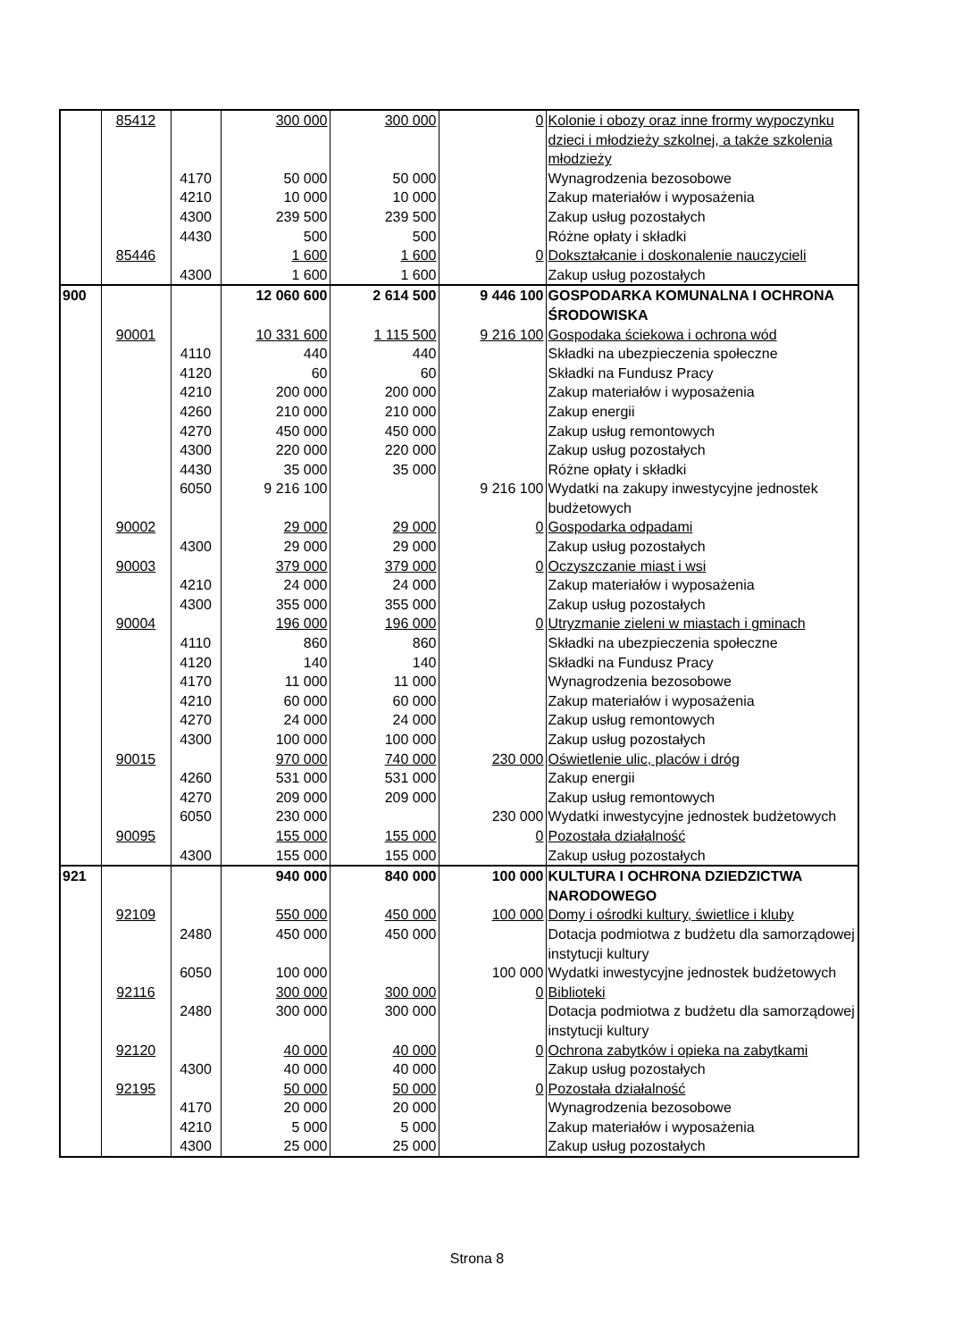| | 85412 | | 300 000 | 300 000 | 0 | Kolonie i obozy oraz inne frormy wypoczynku dzieci i młodzieży szkolnej, a także szkolenia młodzieży |
| | | 4170 | 50 000 | 50 000 | | Wynagrodzenia bezosobowe |
| | | 4210 | 10 000 | 10 000 | | Zakup materiałów i wyposażenia |
| | | 4300 | 239 500 | 239 500 | | Zakup usług pozostałych |
| | | 4430 | 500 | 500 | | Różne opłaty i składki |
| | 85446 | | 1 600 | 1 600 | 0 | Dokształcanie i doskonalenie nauczycieli |
| | | 4300 | 1 600 | 1 600 | | Zakup usług pozostałych |
| 900 | | | 12 060 600 | 2 614 500 | 9 446 100 | GOSPODARKA KOMUNALNA I OCHRONA ŚRODOWISKA |
| | 90001 | | 10 331 600 | 1 115 500 | 9 216 100 | Gospodaka ściekowa i ochrona wód |
| | | 4110 | 440 | 440 | | Składki na ubezpieczenia społeczne |
| | | 4120 | 60 | 60 | | Składki na Fundusz Pracy |
| | | 4210 | 200 000 | 200 000 | | Zakup materiałów i wyposażenia |
| | | 4260 | 210 000 | 210 000 | | Zakup energii |
| | | 4270 | 450 000 | 450 000 | | Zakup usług remontowych |
| | | 4300 | 220 000 | 220 000 | | Zakup usług pozostałych |
| | | 4430 | 35 000 | 35 000 | | Różne opłaty i składki |
| | | 6050 | 9 216 100 | | 9 216 100 | Wydatki na zakupy inwestycyjne jednostek budżetowych |
| | 90002 | | 29 000 | 29 000 | 0 | Gospodarka odpadami |
| | | 4300 | 29 000 | 29 000 | | Zakup usług pozostałych |
| | 90003 | | 379 000 | 379 000 | 0 | Oczyszczanie miast i wsi |
| | | 4210 | 24 000 | 24 000 | | Zakup materiałów i wyposażenia |
| | | 4300 | 355 000 | 355 000 | | Zakup usług pozostałych |
| | 90004 | | 196 000 | 196 000 | 0 | Utryzmanie zieleni w miastach i gminach |
| | | 4110 | 860 | 860 | | Składki na ubezpieczenia społeczne |
| | | 4120 | 140 | 140 | | Składki na Fundusz Pracy |
| | | 4170 | 11 000 | 11 000 | | Wynagrodzenia bezosobowe |
| | | 4210 | 60 000 | 60 000 | | Zakup materiałów i wyposażenia |
| | | 4270 | 24 000 | 24 000 | | Zakup usług remontowych |
| | | 4300 | 100 000 | 100 000 | | Zakup usług pozostałych |
| | 90015 | | 970 000 | 740 000 | 230 000 | Oświetlenie ulic, placów i dróg |
| | | 4260 | 531 000 | 531 000 | | Zakup energii |
| | | 4270 | 209 000 | 209 000 | | Zakup usług remontowych |
| | | 6050 | 230 000 | | 230 000 | Wydatki inwestycyjne jednostek budżetowych |
| | 90095 | | 155 000 | 155 000 | 0 | Pozostała działalność |
| | | 4300 | 155 000 | 155 000 | | Zakup usług pozostałych |
| 921 | | | 940 000 | 840 000 | 100 000 | KULTURA I OCHRONA DZIEDZICTWA NARODOWEGO |
| | 92109 | | 550 000 | 450 000 | 100 000 | Domy i ośrodki kultury, świetlice i kluby |
| | | 2480 | 450 000 | 450 000 | | Dotacja podmiotwa z budżetu dla samorządowej instytucji kultury |
| | | 6050 | 100 000 | | 100 000 | Wydatki inwestycyjne jednostek budżetowych |
| | 92116 | | 300 000 | 300 000 | 0 | Biblioteki |
| | | 2480 | 300 000 | 300 000 | | Dotacja podmiotwa z budżetu dla samorządowej instytucji kultury |
| | 92120 | | 40 000 | 40 000 | 0 | Ochrona zabytków i opieka na zabytkami |
| | | 4300 | 40 000 | 40 000 | | Zakup usług pozostałych |
| | 92195 | | 50 000 | 50 000 | 0 | Pozostała działalność |
| | | 4170 | 20 000 | 20 000 | | Wynagrodzenia bezosobowe |
| | | 4210 | 5 000 | 5 000 | | Zakup materiałów i wyposażenia |
| | | 4300 | 25 000 | 25 000 | | Zakup usług pozostałych |
Strona 8